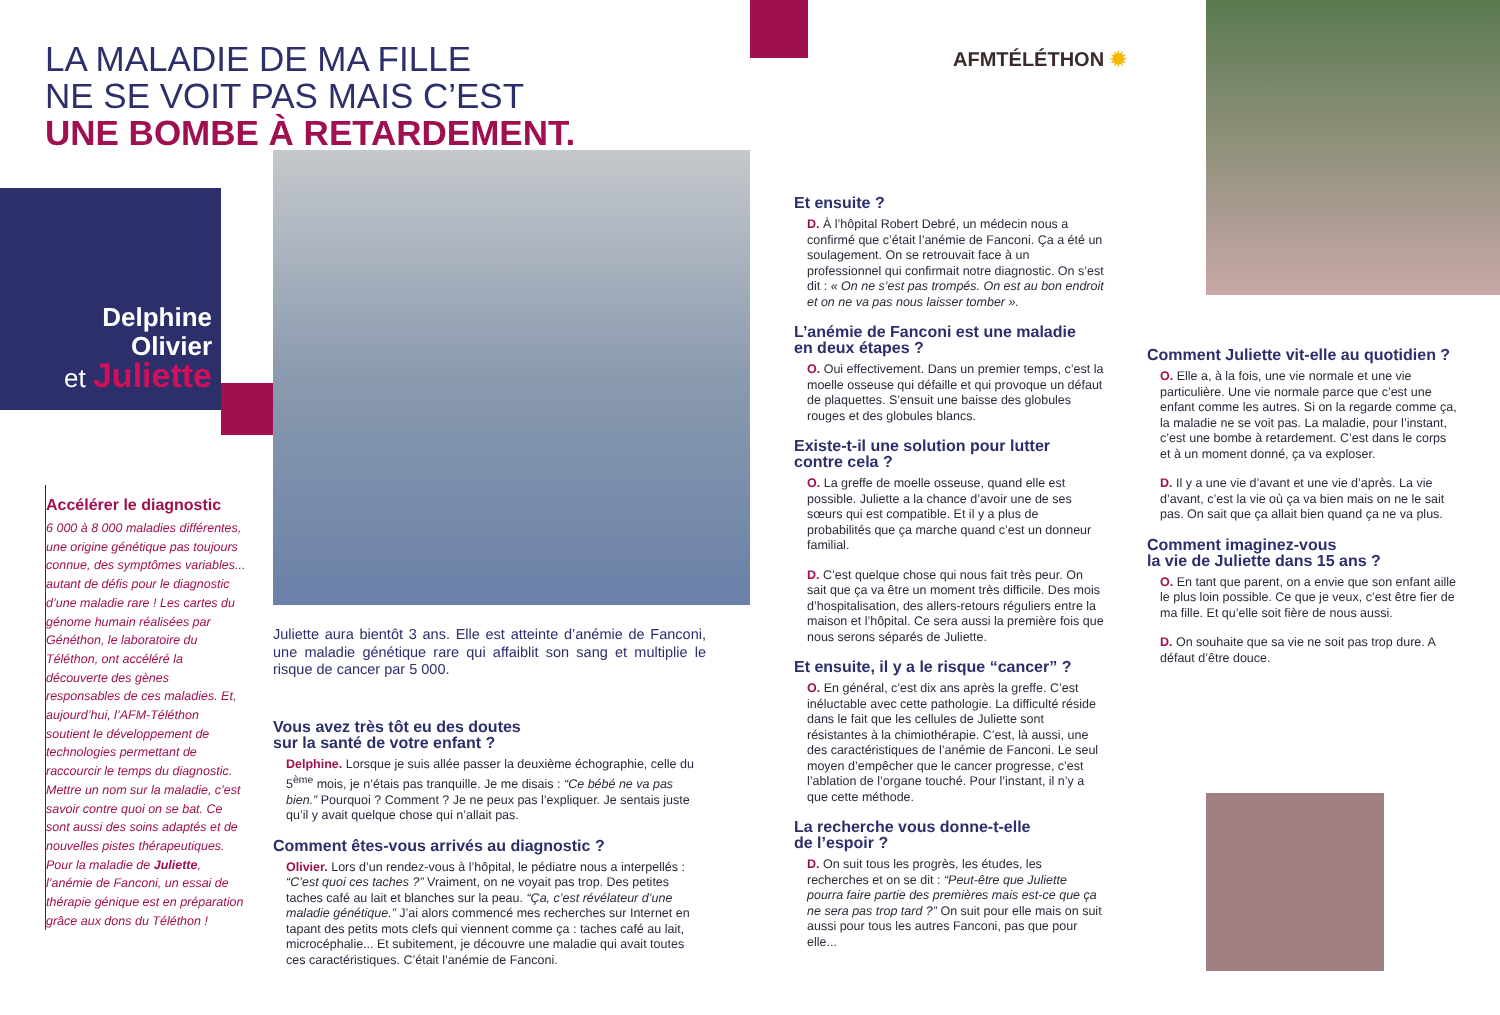LA MALADIE DE MA FILLE
NE SE VOIT PAS MAIS C’EST
UNE BOMBE À RETARDEMENT.
AFMTÉLÉTHON ✹
Delphine
Olivier
et Juliette
Accélérer le diagnostic
6 000 à 8 000 maladies différentes, une origine génétique pas toujours connue, des symptômes variables... autant de défis pour le diagnostic d’une maladie rare ! Les cartes du génome humain réalisées par Généthon, le laboratoire du Téléthon, ont accéléré la découverte des gènes responsables de ces maladies. Et, aujourd’hui, l’AFM-Téléthon soutient le développement de technologies permettant de raccourcir le temps du diagnostic. Mettre un nom sur la maladie, c’est savoir contre quoi on se bat. Ce sont aussi des soins adaptés et de nouvelles pistes thérapeutiques. Pour la maladie de Juliette, l’anémie de Fanconi, un essai de thérapie génique est en préparation grâce aux dons du Téléthon !
Juliette aura bientôt 3 ans. Elle est atteinte d’anémie de Fanconi, une maladie génétique rare qui affaiblit son sang et multiplie le risque de cancer par 5 000.
Vous avez très tôt eu des doutes
sur la santé de votre enfant ?
Delphine. Lorsque je suis allée passer la deuxième échographie, celle du 5<sup>ème</sup> mois, je n’étais pas tranquille. Je me disais : “Ce bébé ne va pas bien.” Pourquoi ? Comment ? Je ne peux pas l’expliquer. Je sentais juste qu’il y avait quelque chose qui n’allait pas.
Comment êtes-vous arrivés au diagnostic ?
Olivier. Lors d’un rendez-vous à l’hôpital, le pédiatre nous a interpellés : “C’est quoi ces taches ?” Vraiment, on ne voyait pas trop. Des petites taches café au lait et blanches sur la peau. “Ça, c’est révélateur d’une maladie génétique.” J’ai alors commencé mes recherches sur Internet en tapant des petits mots clefs qui viennent comme ça : taches café au lait, microcéphalie... Et subitement, je découvre une maladie qui avait toutes ces caractéristiques. C’était l’anémie de Fanconi.
Et ensuite ?
D. À l’hôpital Robert Debré, un médecin nous a confirmé que c’était l’anémie de Fanconi. Ça a été un soulagement. On se retrouvait face à un professionnel qui confirmait notre diagnostic. On s’est dit : « On ne s’est pas trompés. On est au bon endroit et on ne va pas nous laisser tomber ».
L’anémie de Fanconi est une maladie
en deux étapes ?
O. Oui effectivement. Dans un premier temps, c’est la moelle osseuse qui défaille et qui provoque un défaut de plaquettes. S’ensuit une baisse des globules rouges et des globules blancs.
Existe-t-il une solution pour lutter
contre cela ?
O. La greffe de moelle osseuse, quand elle est possible. Juliette a la chance d’avoir une de ses sœurs qui est compatible. Et il y a plus de probabilités que ça marche quand c’est un donneur familial.
D. C’est quelque chose qui nous fait très peur. On sait que ça va être un moment très difficile. Des mois d’hospitalisation, des allers-retours réguliers entre la maison et l’hôpital. Ce sera aussi la première fois que nous serons séparés de Juliette.
Et ensuite, il y a le risque “cancer” ?
O. En général, c’est dix ans après la greffe. C’est inéluctable avec cette pathologie. La difficulté réside dans le fait que les cellules de Juliette sont résistantes à la chimiothérapie. C’est, là aussi, une des caractéristiques de l’anémie de Fanconi. Le seul moyen d’empêcher que le cancer progresse, c’est l’ablation de l’organe touché. Pour l’instant, il n’y a que cette méthode.
La recherche vous donne-t-elle
de l’espoir ?
D. On suit tous les progrès, les études, les recherches et on se dit : “Peut-être que Juliette pourra faire partie des premières mais est-ce que ça ne sera pas trop tard ?” On suit pour elle mais on suit aussi pour tous les autres Fanconi, pas que pour elle...
Comment Juliette vit-elle au quotidien ?
O. Elle a, à la fois, une vie normale et une vie particulière. Une vie normale parce que c’est une enfant comme les autres. Si on la regarde comme ça, la maladie ne se voit pas. La maladie, pour l’instant, c’est une bombe à retardement. C’est dans le corps et à un moment donné, ça va exploser.
D. Il y a une vie d’avant et une vie d’après. La vie d’avant, c’est la vie où ça va bien mais on ne le sait pas. On sait que ça allait bien quand ça ne va plus.
Comment imaginez-vous
la vie de Juliette dans 15 ans ?
O. En tant que parent, on a envie que son enfant aille le plus loin possible. Ce que je veux, c’est être fier de ma fille. Et qu’elle soit fière de nous aussi.
D. On souhaite que sa vie ne soit pas trop dure. A défaut d’être douce.